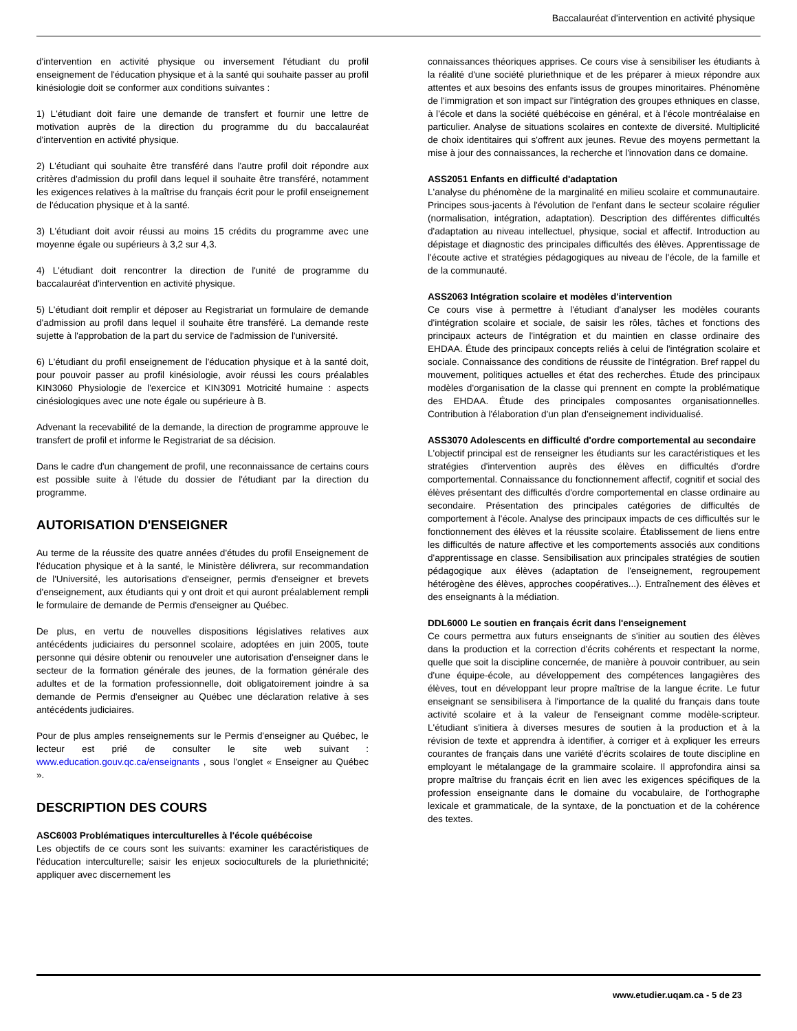Baccalauréat d'intervention en activité physique
d'intervention en activité physique ou inversement l'étudiant du profil enseignement de l'éducation physique et à la santé qui souhaite passer au profil kinésiologie doit se conformer aux conditions suivantes :
1) L'étudiant doit faire une demande de transfert et fournir une lettre de motivation auprès de la direction du programme du du baccalauréat d'intervention en activité physique.
2) L'étudiant qui souhaite être transféré dans l'autre profil doit répondre aux critères d'admission du profil dans lequel il souhaite être transféré, notamment les exigences relatives à la maîtrise du français écrit pour le profil enseignement de l'éducation physique et à la santé.
3) L'étudiant doit avoir réussi au moins 15 crédits du programme avec une moyenne égale ou supérieurs à 3,2 sur 4,3.
4) L'étudiant doit rencontrer la direction de l'unité de programme du baccalauréat d'intervention en activité physique.
5) L'étudiant doit remplir et déposer au Registrariat un formulaire de demande d'admission au profil dans lequel il souhaite être transféré. La demande reste sujette à l'approbation de la part du service de l'admission de l'université.
6) L'étudiant du profil enseignement de l'éducation physique et à la santé doit, pour pouvoir passer au profil kinésiologie, avoir réussi les cours préalables KIN3060 Physiologie de l'exercice et KIN3091 Motricité humaine : aspects cinésiologiques avec une note égale ou supérieure à B.
Advenant la recevabilité de la demande, la direction de programme approuve le transfert de profil et informe le Registrariat de sa décision.
Dans le cadre d'un changement de profil, une reconnaissance de certains cours est possible suite à l'étude du dossier de l'étudiant par la direction du programme.
AUTORISATION D'ENSEIGNER
Au terme de la réussite des quatre années d'études du profil Enseignement de l'éducation physique et à la santé, le Ministère délivrera, sur recommandation de l'Université, les autorisations d'enseigner, permis d'enseigner et brevets d'enseignement, aux étudiants qui y ont droit et qui auront préalablement rempli le formulaire de demande de Permis d'enseigner au Québec.
De plus, en vertu de nouvelles dispositions législatives relatives aux antécédents judiciaires du personnel scolaire, adoptées en juin 2005, toute personne qui désire obtenir ou renouveler une autorisation d'enseigner dans le secteur de la formation générale des jeunes, de la formation générale des adultes et de la formation professionnelle, doit obligatoirement joindre à sa demande de Permis d'enseigner au Québec une déclaration relative à ses antécédents judiciaires.
Pour de plus amples renseignements sur le Permis d'enseigner au Québec, le lecteur est prié de consulter le site web suivant : www.education.gouv.qc.ca/enseignants , sous l'onglet « Enseigner au Québec ».
DESCRIPTION DES COURS
ASC6003 Problématiques interculturelles à l'école québécoise
Les objectifs de ce cours sont les suivants: examiner les caractéristiques de l'éducation interculturelle; saisir les enjeux socioculturels de la pluriethnicité; appliquer avec discernement les
connaissances théoriques apprises. Ce cours vise à sensibiliser les étudiants à la réalité d'une société pluriethnique et de les préparer à mieux répondre aux attentes et aux besoins des enfants issus de groupes minoritaires. Phénomène de l'immigration et son impact sur l'intégration des groupes ethniques en classe, à l'école et dans la société québécoise en général, et à l'école montréalaise en particulier. Analyse de situations scolaires en contexte de diversité. Multiplicité de choix identitaires qui s'offrent aux jeunes. Revue des moyens permettant la mise à jour des connaissances, la recherche et l'innovation dans ce domaine.
ASS2051 Enfants en difficulté d'adaptation
L'analyse du phénomène de la marginalité en milieu scolaire et communautaire. Principes sous-jacents à l'évolution de l'enfant dans le secteur scolaire régulier (normalisation, intégration, adaptation). Description des différentes difficultés d'adaptation au niveau intellectuel, physique, social et affectif. Introduction au dépistage et diagnostic des principales difficultés des élèves. Apprentissage de l'écoute active et stratégies pédagogiques au niveau de l'école, de la famille et de la communauté.
ASS2063 Intégration scolaire et modèles d'intervention
Ce cours vise à permettre à l'étudiant d'analyser les modèles courants d'intégration scolaire et sociale, de saisir les rôles, tâches et fonctions des principaux acteurs de l'intégration et du maintien en classe ordinaire des EHDAA. Étude des principaux concepts reliés à celui de l'intégration scolaire et sociale. Connaissance des conditions de réussite de l'intégration. Bref rappel du mouvement, politiques actuelles et état des recherches. Étude des principaux modèles d'organisation de la classe qui prennent en compte la problématique des EHDAA. Étude des principales composantes organisationnelles. Contribution à l'élaboration d'un plan d'enseignement individualisé.
ASS3070 Adolescents en difficulté d'ordre comportemental au secondaire
L'objectif principal est de renseigner les étudiants sur les caractéristiques et les stratégies d'intervention auprès des élèves en difficultés d'ordre comportemental. Connaissance du fonctionnement affectif, cognitif et social des élèves présentant des difficultés d'ordre comportemental en classe ordinaire au secondaire. Présentation des principales catégories de difficultés de comportement à l'école. Analyse des principaux impacts de ces difficultés sur le fonctionnement des élèves et la réussite scolaire. Établissement de liens entre les difficultés de nature affective et les comportements associés aux conditions d'apprentissage en classe. Sensibilisation aux principales stratégies de soutien pédagogique aux élèves (adaptation de l'enseignement, regroupement hétérogène des élèves, approches coopératives...). Entraînement des élèves et des enseignants à la médiation.
DDL6000 Le soutien en français écrit dans l'enseignement
Ce cours permettra aux futurs enseignants de s'initier au soutien des élèves dans la production et la correction d'écrits cohérents et respectant la norme, quelle que soit la discipline concernée, de manière à pouvoir contribuer, au sein d'une équipe-école, au développement des compétences langagières des élèves, tout en développant leur propre maîtrise de la langue écrite. Le futur enseignant se sensibilisera à l'importance de la qualité du français dans toute activité scolaire et à la valeur de l'enseignant comme modèle-scripteur. L'étudiant s'initiera à diverses mesures de soutien à la production et à la révision de texte et apprendra à identifier, à corriger et à expliquer les erreurs courantes de français dans une variété d'écrits scolaires de toute discipline en employant le métalangage de la grammaire scolaire. Il approfondira ainsi sa propre maîtrise du français écrit en lien avec les exigences spécifiques de la profession enseignante dans le domaine du vocabulaire, de l'orthographe lexicale et grammaticale, de la syntaxe, de la ponctuation et de la cohérence des textes.
www.etudier.uqam.ca - 5 de 23